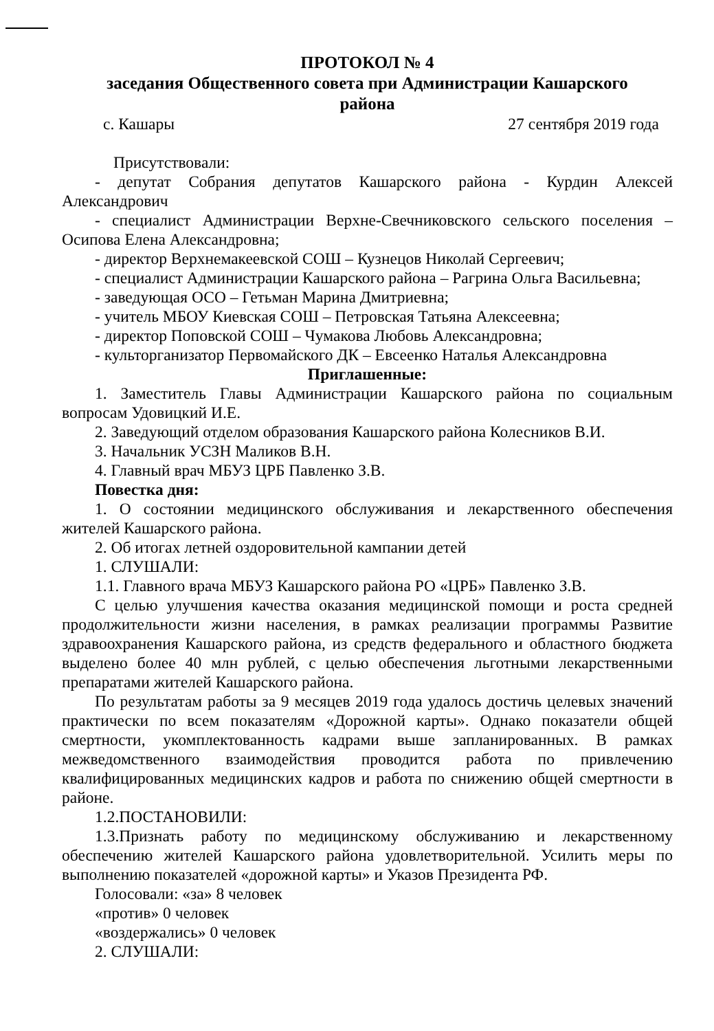ПРОТОКОЛ № 4
заседания Общественного совета при Администрации Кашарского
района
с. Кашары 27 сентября 2019 года
Присутствовали:
- депутат Собрания депутатов Кашарского района - Курдин Алексей Александрович
- специалист Администрации Верхне-Свечниковского сельского поселения – Осипова Елена Александровна;
- директор Верхнемакеевской СОШ – Кузнецов Николай Сергеевич;
- специалист Администрации Кашарского района – Рагрина Ольга Васильевна;
- заведующая ОСО – Гетьман Марина Дмитриевна;
- учитель МБОУ Киевская СОШ – Петровская Татьяна Алексеевна;
- директор Поповской СОШ – Чумакова Любовь Александровна;
- культорганизатор Первомайского ДК – Евсеенко Наталья Александровна
Приглашенные:
1. Заместитель Главы Администрации Кашарского района по социальным вопросам Удовицкий И.Е.
2. Заведующий отделом образования Кашарского района Колесников В.И.
3. Начальник УСЗН Маликов В.Н.
4. Главный врач МБУЗ ЦРБ Павленко З.В.
Повестка дня:
1. О состоянии медицинского обслуживания и лекарственного обеспечения жителей Кашарского района.
2. Об итогах летней оздоровительной кампании детей
1. СЛУШАЛИ:
1.1. Главного врача МБУЗ Кашарского района РО «ЦРБ» Павленко З.В.
С целью улучшения качества оказания медицинской помощи и роста средней продолжительности жизни населения, в рамках реализации программы Развитие здравоохранения Кашарского района, из средств федерального и областного бюджета выделено более 40 млн рублей, с целью обеспечения льготными лекарственными препаратами жителей Кашарского района.
По результатам работы за 9 месяцев 2019 года удалось достичь целевых значений практически по всем показателям «Дорожной карты». Однако показатели общей смертности, укомплектованность кадрами выше запланированных. В рамках межведомственного взаимодействия проводится работа по привлечению квалифицированных медицинских кадров и работа по снижению общей смертности в районе.
1.2.ПОСТАНОВИЛИ:
1.3.Признать работу по медицинскому обслуживанию и лекарственному обеспечению жителей Кашарского района удовлетворительной. Усилить меры по выполнению показателей «дорожной карты» и Указов Президента РФ.
Голосовали: «за» 8 человек
«против» 0 человек
«воздержались» 0 человек
2. СЛУШАЛИ: